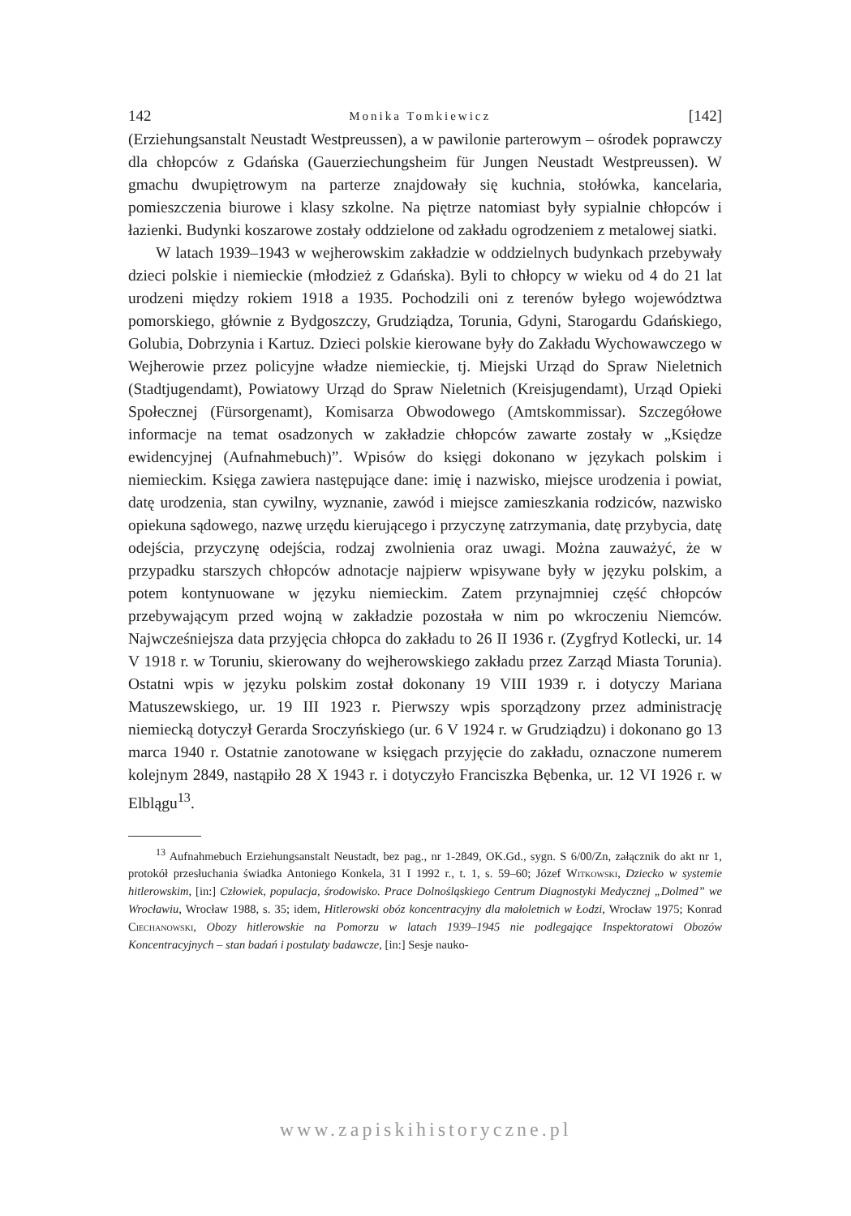142 Monika Tomkiewicz [142]
(Erziehungsanstalt Neustadt Westpreussen), a w pawilonie parterowym – ośrodek poprawczy dla chłopców z Gdańska (Gauerziechungsheim für Jungen Neustadt Westpreussen). W gmachu dwupiętrowym na parterze znajdowały się kuchnia, stołówka, kancelaria, pomieszczenia biurowe i klasy szkolne. Na piętrze natomiast były sypialnie chłopców i łazienki. Budynki koszarowe zostały oddzielone od zakładu ogrodzeniem z metalowej siatki.
W latach 1939–1943 w wejherowskim zakładzie w oddzielnych budynkach przebywały dzieci polskie i niemieckie (młodzież z Gdańska). Byli to chłopcy w wieku od 4 do 21 lat urodzeni między rokiem 1918 a 1935. Pochodzili oni z terenów byłego województwa pomorskiego, głównie z Bydgoszczy, Grudziądza, Torunia, Gdyni, Starogardu Gdańskiego, Golubia, Dobrzynia i Kartuz. Dzieci polskie kierowane były do Zakładu Wychowawczego w Wejherowie przez policyjne władze niemieckie, tj. Miejski Urząd do Spraw Nieletnich (Stadtjugendamt), Powiatowy Urząd do Spraw Nieletnich (Kreisjugendamt), Urząd Opieki Społecznej (Fürsorgenamt), Komisarza Obwodowego (Amtskommissar). Szczegółowe informacje na temat osadzonych w zakładzie chłopców zawarte zostały w „Księdze ewidencyjnej (Aufnahmebuch)”. Wpisów do księgi dokonano w językach polskim i niemieckim. Księga zawiera następujące dane: imię i nazwisko, miejsce urodzenia i powiat, datę urodzenia, stan cywilny, wyznanie, zawód i miejsce zamieszkania rodziców, nazwisko opiekuna sądowego, nazwę urzędu kierującego i przyczynę zatrzymania, datę przybycia, datę odejścia, przyczynę odejścia, rodzaj zwolnienia oraz uwagi. Można zauważyć, że w przypadku starszych chłopców adnotacje najpierw wpisywane były w języku polskim, a potem kontynuowane w języku niemieckim. Zatem przynajmniej część chłopców przebywającym przed wojną w zakładzie pozostała w nim po wkroczeniu Niemców. Najwcześniejsza data przyjęcia chłopca do zakładu to 26 II 1936 r. (Zygfryd Kotlecki, ur. 14 V 1918 r. w Toruniu, skierowany do wejherowskiego zakładu przez Zarząd Miasta Torunia). Ostatni wpis w języku polskim został dokonany 19 VIII 1939 r. i dotyczy Mariana Matuszewskiego, ur. 19 III 1923 r. Pierwszy wpis sporządzony przez administrację niemiecką dotyczył Gerarda Sroczyńskiego (ur. 6 V 1924 r. w Grudziądzu) i dokonano go 13 marca 1940 r. Ostatnie zanotowane w księgach przyjęcie do zakładu, oznaczone numerem kolejnym 2849, nastąpiło 28 X 1943 r. i dotyczyło Franciszka Bębenka, ur. 12 VI 1926 r. w Elblągu<sup>13</sup>.
<sup>13</sup> Aufnahmebuch Erziehungsanstalt Neustadt, bez pag., nr 1-2849, OK.Gd., sygn. S 6/00/Zn, załącznik do akt nr 1, protokół przesłuchania świadka Antoniego Konkela, 31 I 1992 r., t. 1, s. 59–60; Józef Witkowski, Dziecko w systemie hitlerowskim, [in:] Człowiek, populacja, środowisko. Prace Dolnośląskiego Centrum Diagnostyki Medycznej „Dolmed” we Wrocławiu, Wrocław 1988, s. 35; idem, Hitlerowski obóz koncentracyjny dla małoletnich w Łodzi, Wrocław 1975; Konrad Ciechanowski, Obozy hitlerowskie na Pomorzu w latach 1939–1945 nie podlegające Inspektoratowi Obozów Koncentracyjnych – stan badań i postulaty badawcze, [in:] Sesje nauko-
www.zapiskihistoryczne.pl